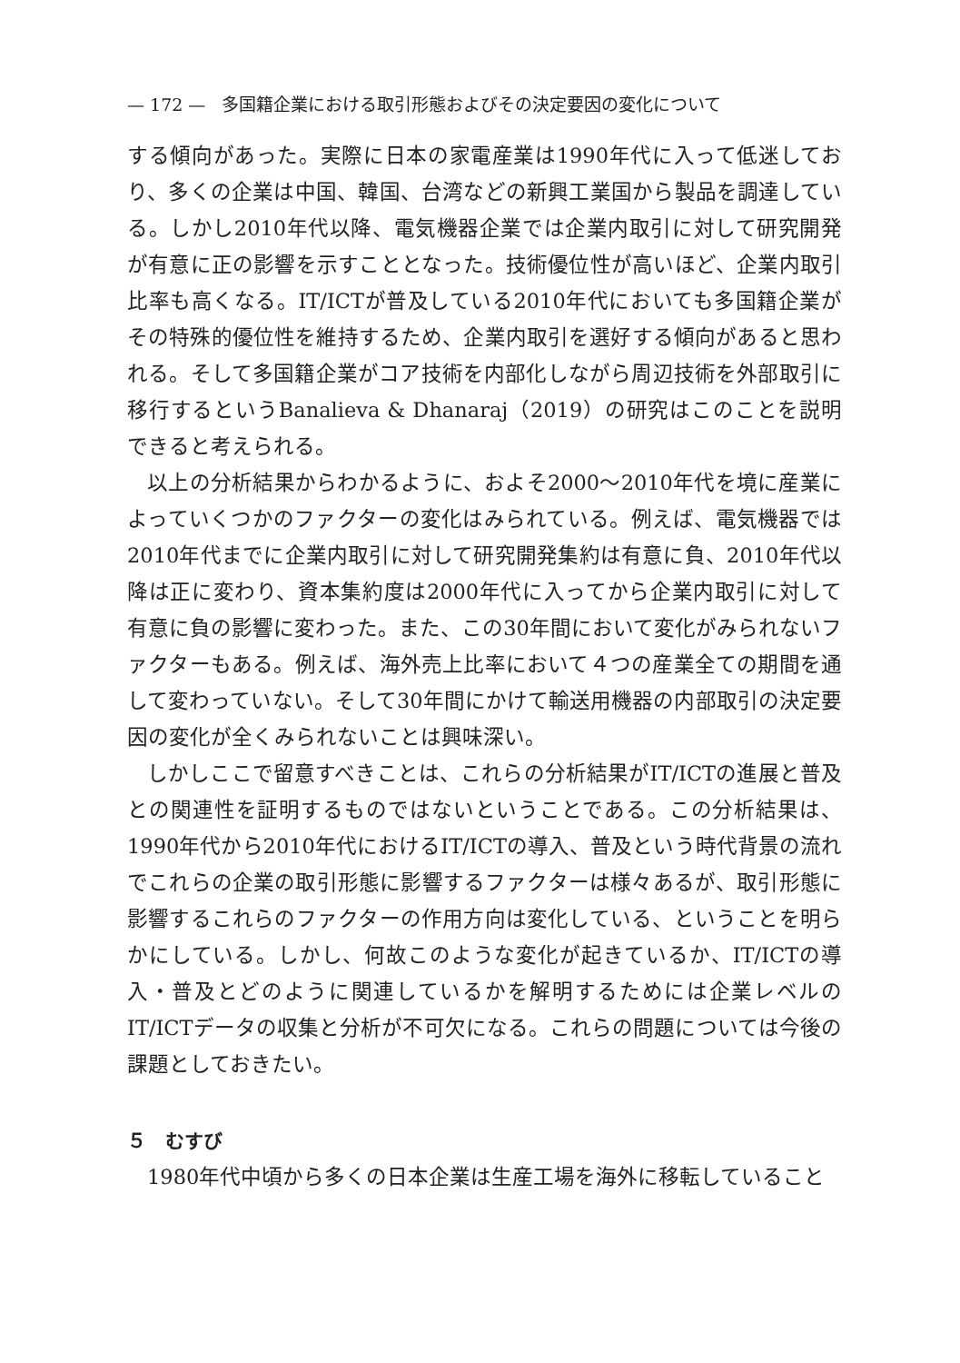— 172 — 多国籍企業における取引形態およびその決定要因の変化について
する傾向があった。実際に日本の家電産業は1990年代に入って低迷しており、多くの企業は中国、韓国、台湾などの新興工業国から製品を調達している。しかし2010年代以降、電気機器企業では企業内取引に対して研究開発が有意に正の影響を示すこととなった。技術優位性が高いほど、企業内取引比率も高くなる。IT/ICTが普及している2010年代においても多国籍企業がその特殊的優位性を維持するため、企業内取引を選好する傾向があると思われる。そして多国籍企業がコア技術を内部化しながら周辺技術を外部取引に移行するというBanalieva & Dhanaraj（2019）の研究はこのことを説明できると考えられる。
以上の分析結果からわかるように、およそ2000〜2010年代を境に産業によっていくつかのファクターの変化はみられている。例えば、電気機器では2010年代までに企業内取引に対して研究開発集約は有意に負、2010年代以降は正に変わり、資本集約度は2000年代に入ってから企業内取引に対して有意に負の影響に変わった。また、この30年間において変化がみられないファクターもある。例えば、海外売上比率において４つの産業全ての期間を通して変わっていない。そして30年間にかけて輸送用機器の内部取引の決定要因の変化が全くみられないことは興味深い。
しかしここで留意すべきことは、これらの分析結果がIT/ICTの進展と普及との関連性を証明するものではないということである。この分析結果は、1990年代から2010年代におけるIT/ICTの導入、普及という時代背景の流れでこれらの企業の取引形態に影響するファクターは様々あるが、取引形態に影響するこれらのファクターの作用方向は変化している、ということを明らかにしている。しかし、何故このような変化が起きているか、IT/ICTの導入・普及とどのように関連しているかを解明するためには企業レベルのIT/ICTデータの収集と分析が不可欠になる。これらの問題については今後の課題としておきたい。
５　むすび
1980年代中頃から多くの日本企業は生産工場を海外に移転していること